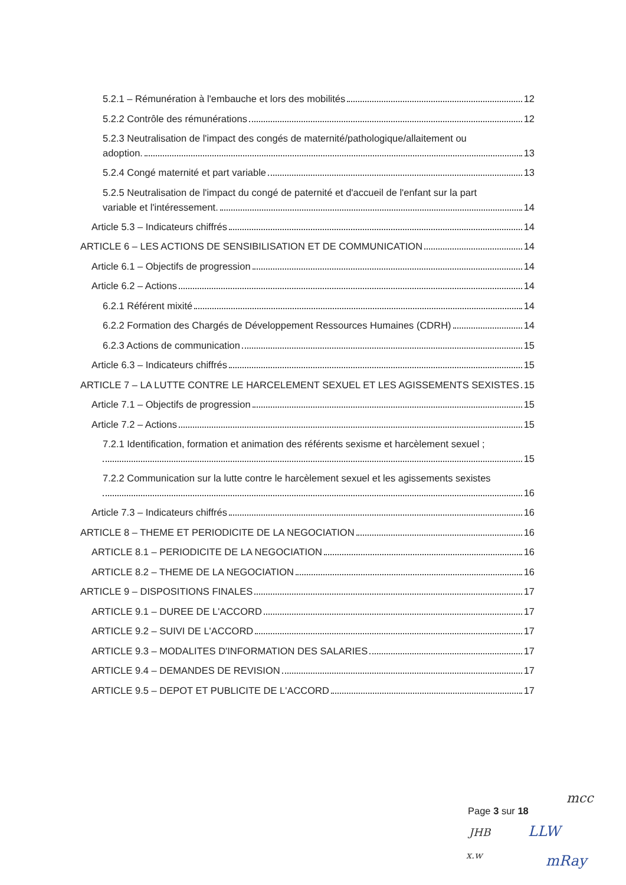5.2.1 – Rémunération à l'embauche et lors des mobilités 12
5.2.2 Contrôle des rémunérations 12
5.2.3 Neutralisation de l'impact des congés de maternité/pathologique/allaitement ou
adoption. 13
5.2.4 Congé maternité et part variable 13
5.2.5 Neutralisation de l'impact du congé de paternité et d'accueil de l'enfant sur la part
variable et l'intéressement. 14
Article 5.3 – Indicateurs chiffrés 14
ARTICLE 6 – LES ACTIONS DE SENSIBILISATION ET DE COMMUNICATION 14
Article 6.1 – Objectifs de progression 14
Article 6.2 – Actions 14
6.2.1 Référent mixité 14
6.2.2 Formation des Chargés de Développement Ressources Humaines (CDRH) 14
6.2.3 Actions de communication 15
Article 6.3 – Indicateurs chiffrés 15
ARTICLE 7 – LA LUTTE CONTRE LE HARCELEMENT SEXUEL ET LES AGISSEMENTS SEXISTES 15
Article 7.1 – Objectifs de progression 15
Article 7.2 – Actions 15
7.2.1 Identification, formation et animation des référents sexisme et harcèlement sexuel ;
15
7.2.2 Communication sur la lutte contre le harcèlement sexuel et les agissements sexistes
16
Article 7.3 – Indicateurs chiffrés 16
ARTICLE 8 – THEME ET PERIODICITE DE LA NEGOCIATION 16
ARTICLE 8.1 – PERIODICITE DE LA NEGOCIATION 16
ARTICLE 8.2 – THEME DE LA NEGOCIATION 16
ARTICLE 9 – DISPOSITIONS FINALES 17
ARTICLE 9.1 – DUREE DE L'ACCORD 17
ARTICLE 9.2 – SUIVI DE L'ACCORD 17
ARTICLE 9.3 – MODALITES D'INFORMATION DES SALARIES 17
ARTICLE 9.4 – DEMANDES DE REVISION 17
ARTICLE 9.5 – DEPOT ET PUBLICITE DE L'ACCORD 17
mcc
Page 3 sur 18
JHB LLW
x.w mRay